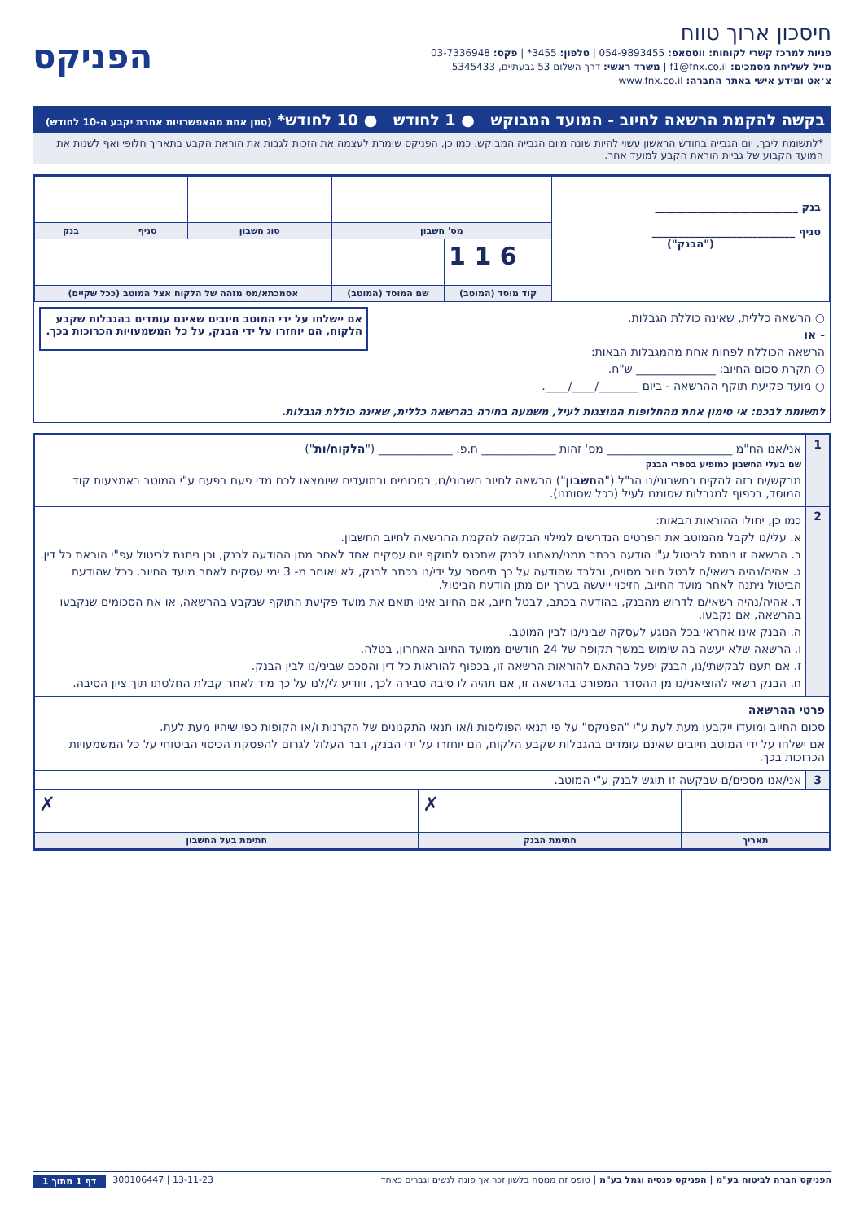חיסכון ארוך טווח
פניות למרכז קשרי לקוחות: ווטסאפ: 054-9893455 | טלפון: 3455* | פקס: 03-7336948
מייל לשליחת מסמכים: f1@fnx.co.il | משרד ראשי: דרך השלום 53 גבעתיים, 5345433
צ׳אט ומידע אישי באתר החברה: www.fnx.co.il
הפניקס
בקשה להקמת הרשאה לחיוב - המועד המבוקש ● 1 לחודש ● 10 לחודש* (סמן אחת מהאפשרויות אחרת יקבע ה-10 לחודש)
*לתשומת ליבך, יום הגבייה בחודש הראשון עשוי להיות שונה מיום הגבייה המבוקש. כמו כן, הפניקס שומרת לעצמה את הזכות לגבות את הוראת הקבע בתאריך חלופי ואף לשנות את המועד הקבוע של גביית הוראת הקבע למועד אחר.
| בנק ___________________________ סניף ___________________________ ("הבנק") | | | | | |
| | מס' חשבון | | סוג חשבון | סניף | בנק |
| | 1 1 6 | | | | |
| | קוד מוסד (המוטב) | שם המוסד (המוטב) | אסמכתא/מס מזהה של הלקוח אצל המוטב (ככל שקיים) | | |
○ הרשאה כללית, שאינה כוללת הגבלות.
- או
הרשאה הכוללת לפחות אחת מהמגבלות הבאות:
○ תקרת סכום החיוב: ______________ ש"ח.
○ מועד פקיעת תוקף ההרשאה - ביום _______/____/____.
אם יישלחו על ידי המוטב חיובים שאינם עומדים בהגבלות שקבע הלקוח, הם יוחזרו על ידי הבנק, על כל המשמעויות הכרוכות בכך.
לתשומת לבכם: אי סימון אחת מהחלופות המוצגות לעיל, משמעה בחירה בהרשאה כללית, שאינה כוללת הגבלות.
| 1 | אני/אנו הח"מ ______________________ מס' זהות _____________ ח.פ. _____________ (" הלקוח/ות ") שם בעלי החשבון כמופיע בספרי הבנק מבקש/ים בזה להקים בחשבוני/נו הנ"ל (" החשבון ") הרשאה לחיוב חשבוני/נו, בסכומים ובמועדים שיומצאו לכם מדי פעם בפעם ע"י המוטב באמצעות קוד המוסד, בכפוף למגבלות שסומנו לעיל (ככל שסומנו). |
| 2 | כמו כן, יחולו ההוראות הבאות: א. עלי/נו לקבל מהמוטב את הפרטים הנדרשים למילוי הבקשה להקמת ההרשאה לחיוב החשבון. ב. הרשאה זו ניתנת לביטול ע"י הודעה בכתב ממני/מאתנו לבנק שתכנס לתוקף יום עסקים אחד לאחר מתן ההודעה לבנק, וכן ניתנת לביטול עפ"י הוראת כל דין. ג. אהיה/נהיה רשאי/ם לבטל חיוב מסוים, ובלבד שהודעה על כך תימסר על ידי/נו בכתב לבנק, לא יאוחר מ- 3 ימי עסקים לאחר מועד החיוב. ככל שהודעת הביטול ניתנה לאחר מועד החיוב, הזיכוי ייעשה בערך יום מתן הודעת הביטול. ד. אהיה/נהיה רשאי/ם לדרוש מהבנק, בהודעה בכתב, לבטל חיוב, אם החיוב אינו תואם את מועד פקיעת התוקף שנקבע בהרשאה, או את הסכומים שנקבעו בהרשאה, אם נקבעו. ה. הבנק אינו אחראי בכל הנוגע לעסקה שביני/נו לבין המוטב. ו. הרשאה שלא יעשה בה שימוש במשך תקופה של 24 חודשים ממועד החיוב האחרון, בטלה. ז. אם תענו לבקשתי/נו, הבנק יפעל בהתאם להוראות הרשאה זו, בכפוף להוראות כל דין והסכם שביני/נו לבין הבנק. ח. הבנק רשאי להוציאני/נו מן ההסדר המפורט בהרשאה זו, אם תהיה לו סיבה סבירה לכך, ויודיע לי/לנו על כך מיד לאחר קבלת החלטתו תוך ציון הסיבה. |
| פרטי ההרשאה סכום החיוב ומועדו ייקבעו מעת לעת ע"י "הפניקס" על פי תנאי הפוליסות ו/או תנאי התקנונים של הקרנות ו/או הקופות כפי שיהיו מעת לעת. אם ישלחו על ידי המוטב חיובים שאינם עומדים בהגבלות שקבע הלקוח, הם יוחזרו על ידי הבנק, דבר העלול לגרום להפסקת הכיסוי הביטוחי על כל המשמעויות הכרוכות בכך. | |
| 3 | אני/אנו מסכים/ם שבקשה זו תוגש לבנק ע"י המוטב. |
| | ✗ | ✗ |
| תאריך | חתימת הבנק | חתימת בעל החשבון |
הפניקס חברה לביטוח בע"מ | הפניקס פנסיה וגמל בע"מ | טופס זה מנוסח בלשון זכר אך פונה לנשים וגברים כאחד 13-11-23 | 300106447 דף 1 מתוך 1